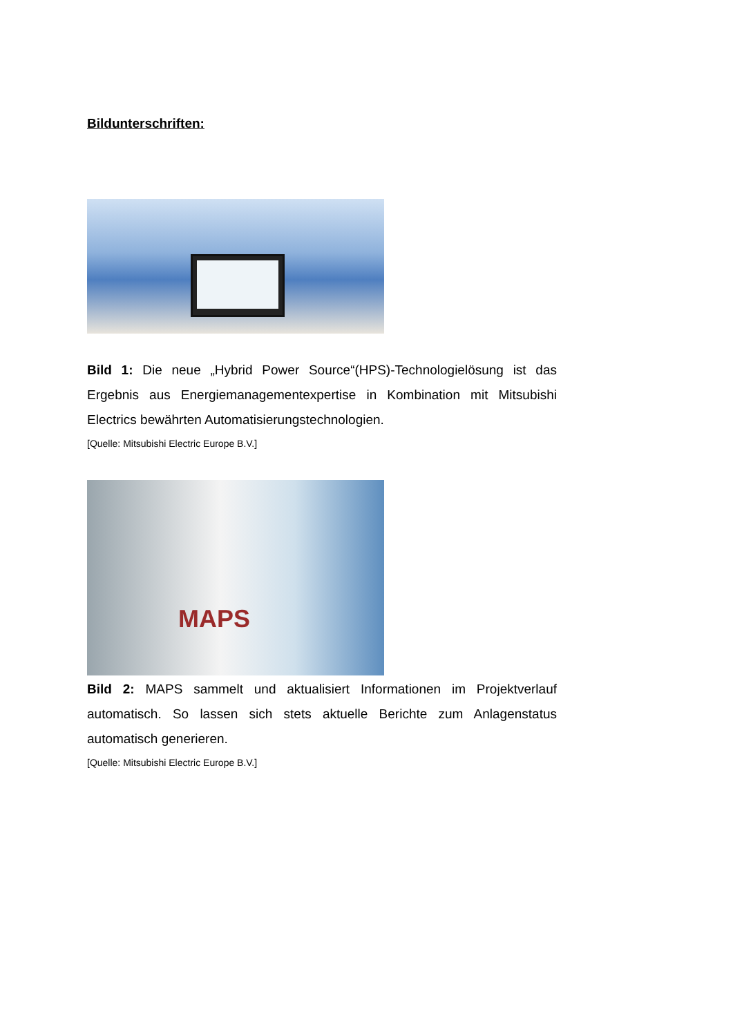Bildunterschriften:
Bild 1: Die neue „Hybrid Power Source“(HPS)-Technologielösung ist das Ergebnis aus Energiemanagementexpertise in Kombination mit Mitsubishi Electrics bewährten Automatisierungstechnologien.
[Quelle: Mitsubishi Electric Europe B.V.]
MAPS
Bild 2: MAPS sammelt und aktualisiert Informationen im Projektverlauf automatisch. So lassen sich stets aktuelle Berichte zum Anlagenstatus automatisch generieren.
[Quelle: Mitsubishi Electric Europe B.V.]